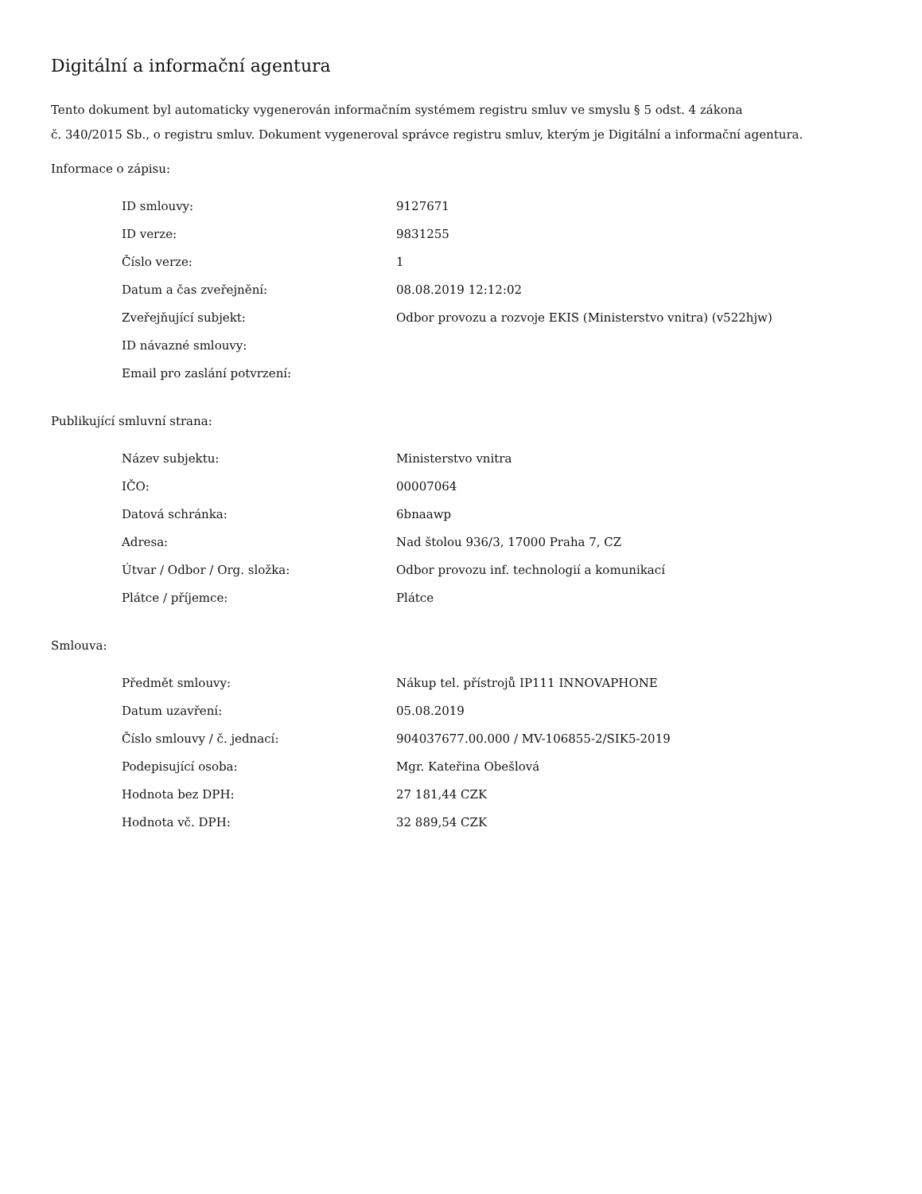Digitální a informační agentura
Tento dokument byl automaticky vygenerován informačním systémem registru smluv ve smyslu § 5 odst. 4 zákona
č. 340/2015 Sb., o registru smluv. Dokument vygeneroval správce registru smluv, kterým je Digitální a informační agentura.
Informace o zápisu:
| ID smlouvy: | 9127671 |
| ID verze: | 9831255 |
| Číslo verze: | 1 |
| Datum a čas zveřejnění: | 08.08.2019 12:12:02 |
| Zveřejňující subjekt: | Odbor provozu a rozvoje EKIS (Ministerstvo vnitra) (v522hjw) |
| ID návazné smlouvy: | |
| Email pro zaslání potvrzení: | |
Publikující smluvní strana:
| Název subjektu: | Ministerstvo vnitra |
| IČO: | 00007064 |
| Datová schránka: | 6bnaawp |
| Adresa: | Nad štolou 936/3, 17000 Praha 7, CZ |
| Útvar / Odbor / Org. složka: | Odbor provozu inf. technologií a komunikací |
| Plátce / příjemce: | Plátce |
Smlouva:
| Předmět smlouvy: | Nákup tel. přístrojů IP111 INNOVAPHONE |
| Datum uzavření: | 05.08.2019 |
| Číslo smlouvy / č. jednací: | 904037677.00.000 / MV-106855-2/SIK5-2019 |
| Podepisující osoba: | Mgr. Kateřina Obešlová |
| Hodnota bez DPH: | 27 181,44 CZK |
| Hodnota vč. DPH: | 32 889,54 CZK |